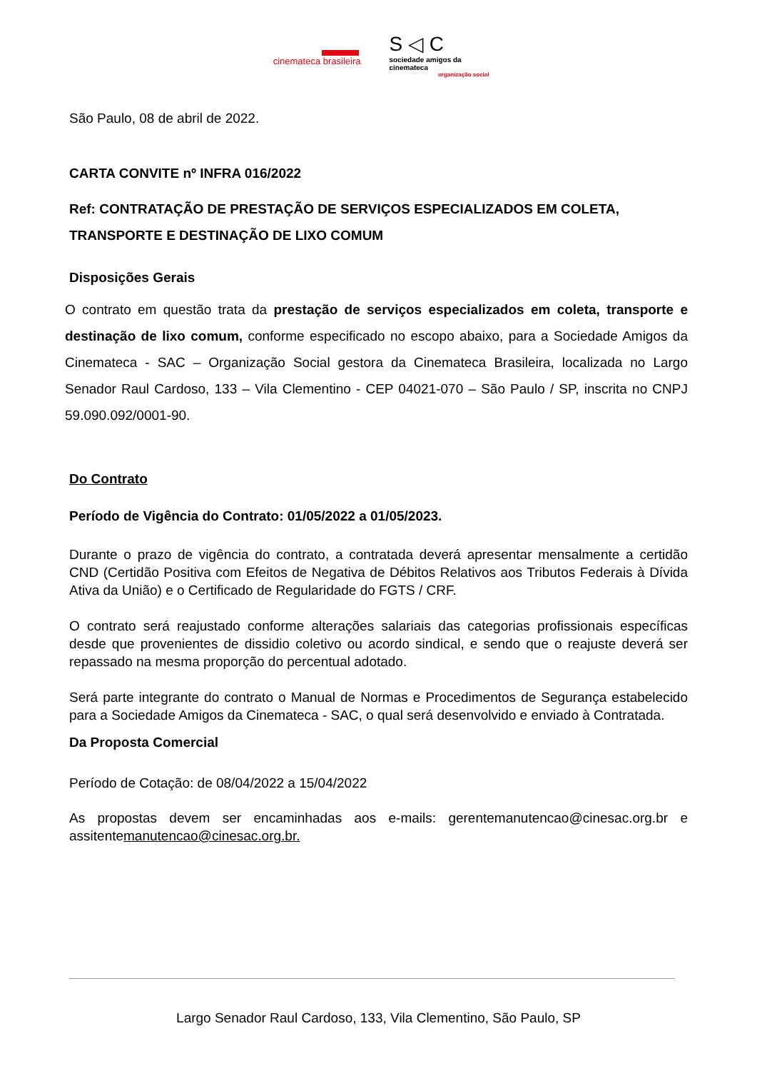cinemateca brasileira
S ◁ C
sociedade amigos da cinemateca
organização social
São Paulo, 08 de abril de 2022.
CARTA CONVITE nº INFRA 016/2022
Ref: CONTRATAÇÃO DE PRESTAÇÃO DE SERVIÇOS ESPECIALIZADOS EM COLETA, TRANSPORTE E DESTINAÇÃO DE LIXO COMUM
Disposições Gerais
O contrato em questão trata da prestação de serviços especializados em coleta, transporte e destinação de lixo comum, conforme especificado no escopo abaixo, para a Sociedade Amigos da Cinemateca - SAC – Organização Social gestora da Cinemateca Brasileira, localizada no Largo Senador Raul Cardoso, 133 – Vila Clementino - CEP 04021-070 – São Paulo / SP, inscrita no CNPJ 59.090.092/0001-90.
Do Contrato
Período de Vigência do Contrato: 01/05/2022 a 01/05/2023.
Durante o prazo de vigência do contrato, a contratada deverá apresentar mensalmente a certidão CND (Certidão Positiva com Efeitos de Negativa de Débitos Relativos aos Tributos Federais à Dívida Ativa da União) e o Certificado de Regularidade do FGTS / CRF.
O contrato será reajustado conforme alterações salariais das categorias profissionais específicas desde que provenientes de dissidio coletivo ou acordo sindical, e sendo que o reajuste deverá ser repassado na mesma proporção do percentual adotado.
Será parte integrante do contrato o Manual de Normas e Procedimentos de Segurança estabelecido para a Sociedade Amigos da Cinemateca - SAC, o qual será desenvolvido e enviado à Contratada.
Da Proposta Comercial
Período de Cotação: de 08/04/2022 a 15/04/2022
As propostas devem ser encaminhadas aos e-mails: gerentemanutencao@cinesac.org.br e assitentemanutencao@cinesac.org.br.
Largo Senador Raul Cardoso, 133, Vila Clementino, São Paulo, SP